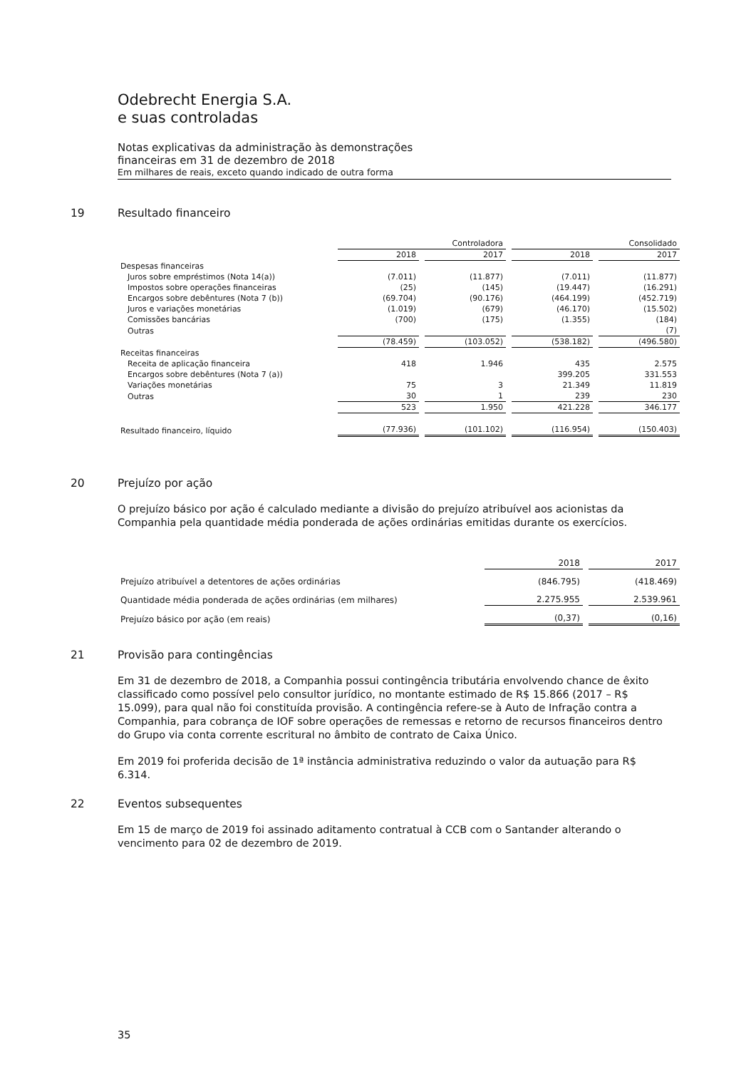Odebrecht Energia S.A.
e suas controladas
Notas explicativas da administração às demonstrações
financeiras em 31 de dezembro de 2018
Em milhares de reais, exceto quando indicado de outra forma
19 Resultado financeiro
| | Controladora | | Consolidado | |
| | 2018 | 2017 | 2018 | 2017 |
| Despesas financeiras | | | | |
| Juros sobre empréstimos (Nota 14(a)) | (7.011) | (11.877) | (7.011) | (11.877) |
| Impostos sobre operações financeiras | (25) | (145) | (19.447) | (16.291) |
| Encargos sobre debêntures (Nota 7 (b)) | (69.704) | (90.176) | (464.199) | (452.719) |
| Juros e variações monetárias | (1.019) | (679) | (46.170) | (15.502) |
| Comissões bancárias | (700) | (175) | (1.355) | (184) |
| Outras | | | | (7) |
| | (78.459) | (103.052) | (538.182) | (496.580) |
| Receitas financeiras | | | | |
| Receita de aplicação financeira | 418 | 1.946 | 435 | 2.575 |
| Encargos sobre debêntures (Nota 7 (a)) | | | 399.205 | 331.553 |
| Variações monetárias | 75 | 3 | 21.349 | 11.819 |
| Outras | 30 | 1 | 239 | 230 |
| | 523 | 1.950 | 421.228 | 346.177 |
| Resultado financeiro, líquido | (77.936) | (101.102) | (116.954) | (150.403) |
20 Prejuízo por ação
O prejuízo básico por ação é calculado mediante a divisão do prejuízo atribuível aos acionistas da Companhia pela quantidade média ponderada de ações ordinárias emitidas durante os exercícios.
| | 2018 | 2017 |
| Prejuízo atribuível a detentores de ações ordinárias | (846.795) | (418.469) |
| Quantidade média ponderada de ações ordinárias (em milhares) | 2.275.955 | 2.539.961 |
| Prejuízo básico por ação (em reais) | (0,37) | (0,16) |
21 Provisão para contingências
Em 31 de dezembro de 2018, a Companhia possui contingência tributária envolvendo chance de êxito classificado como possível pelo consultor jurídico, no montante estimado de R$ 15.866 (2017 – R$ 15.099), para qual não foi constituída provisão. A contingência refere-se à Auto de Infração contra a Companhia, para cobrança de IOF sobre operações de remessas e retorno de recursos financeiros dentro do Grupo via conta corrente escritural no âmbito de contrato de Caixa Único.
Em 2019 foi proferida decisão de 1ª instância administrativa reduzindo o valor da autuação para R$ 6.314.
22 Eventos subsequentes
Em 15 de março de 2019 foi assinado aditamento contratual à CCB com o Santander alterando o vencimento para 02 de dezembro de 2019.
35